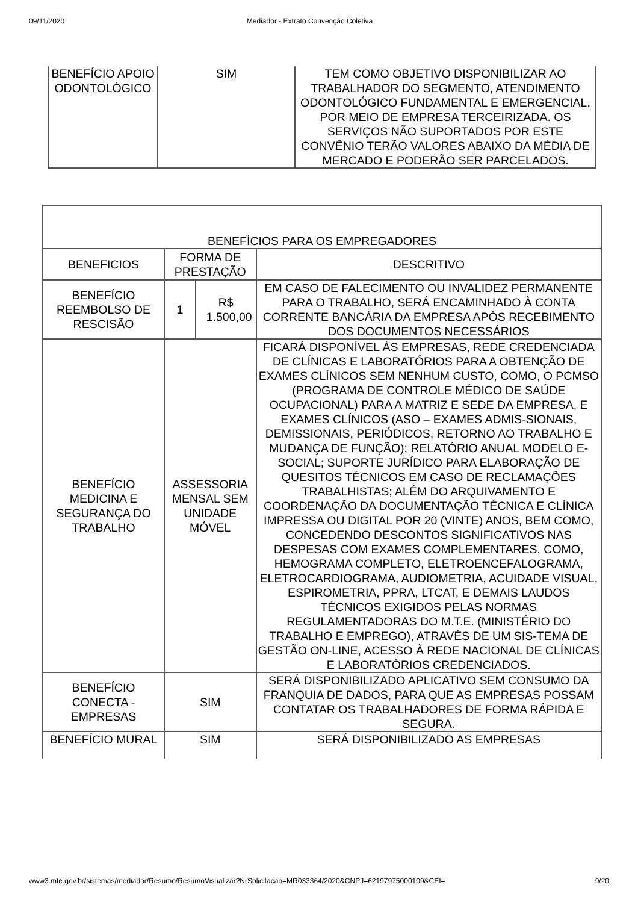09/11/2020 Mediador - Extrato Convenção Coletiva
| BENEFÍCIO APOIO ODONTOLÓGICO | SIM | TEM COMO OBJETIVO DISPONIBILIZAR AO TRABALHADOR DO SEGMENTO, ATENDIMENTO ODONTOLÓGICO FUNDAMENTAL E EMERGENCIAL, POR MEIO DE EMPRESA TERCEIRIZADA. OS SERVIÇOS NÃO SUPORTADOS POR ESTE CONVÊNIO TERÃO VALORES ABAIXO DA MÉDIA DE MERCADO E PODERÃO SER PARCELADOS. |
| BENEFÍCIOS PARA OS EMPREGADORES | | | |
| BENEFICIOS | FORMA DE PRESTAÇÃO | | DESCRITIVO |
| BENEFÍCIO REEMBOLSO DE RESCISÃO | 1 | R$ 1.500,00 | EM CASO DE FALECIMENTO OU INVALIDEZ PERMANENTE PARA O TRABALHO, SERÁ ENCAMINHADO À CONTA CORRENTE BANCÁRIA DA EMPRESA APÓS RECEBIMENTO DOS DOCUMENTOS NECESSÁRIOS |
| BENEFÍCIO MEDICINA E SEGURANÇA DO TRABALHO | ASSESSORIA MENSAL SEM UNIDADE MÓVEL | | FICARÁ DISPONÍVEL ÀS EMPRESAS, REDE CREDENCIADA DE CLÍNICAS E LABORATÓRIOS PARA A OBTENÇÃO DE EXAMES CLÍNICOS SEM NENHUM CUSTO, COMO, O PCMSO (PROGRAMA DE CONTROLE MÉDICO DE SAÚDE OCUPACIONAL) PARA A MATRIZ E SEDE DA EMPRESA, E EXAMES CLÍNICOS (ASO – EXAMES ADMIS-SIONAIS, DEMISSIONAIS, PERIÓDICOS, RETORNO AO TRABALHO E MUDANÇA DE FUNÇÃO); RELATÓRIO ANUAL MODELO E-SOCIAL; SUPORTE JURÍDICO PARA ELABORAÇÃO DE QUESITOS TÉCNICOS EM CASO DE RECLAMAÇÕES TRABALHISTAS; ALÉM DO ARQUIVAMENTO E COORDENAÇÃO DA DOCUMENTAÇÃO TÉCNICA E CLÍNICA IMPRESSA OU DIGITAL POR 20 (VINTE) ANOS, BEM COMO, CONCEDENDO DESCONTOS SIGNIFICATIVOS NAS DESPESAS COM EXAMES COMPLEMENTARES, COMO, HEMOGRAMA COMPLETO, ELETROENCEFALOGRAMA, ELETROCARDIOGRAMA, AUDIOMETRIA, ACUIDADE VISUAL, ESPIROMETRIA, PPRA, LTCAT, E DEMAIS LAUDOS TÉCNICOS EXIGIDOS PELAS NORMAS REGULAMENTADORAS DO M.T.E. (MINISTÉRIO DO TRABALHO E EMPREGO), ATRAVÉS DE UM SIS-TEMA DE GESTÃO ON-LINE, ACESSO À REDE NACIONAL DE CLÍNICAS E LABORATÓRIOS CREDENCIADOS. |
| BENEFÍCIO CONECTA - EMPRESAS | SIM | | SERÁ DISPONIBILIZADO APLICATIVO SEM CONSUMO DA FRANQUIA DE DADOS, PARA QUE AS EMPRESAS POSSAM CONTATAR OS TRABALHADORES DE FORMA RÁPIDA E SEGURA. |
| BENEFÍCIO MURAL | SIM | | SERÁ DISPONIBILIZADO AS EMPRESAS |
www3.mte.gov.br/sistemas/mediador/Resumo/ResumoVisualizar?NrSolicitacao=MR033364/2020&CNPJ=62197975000109&CEI= 9/20